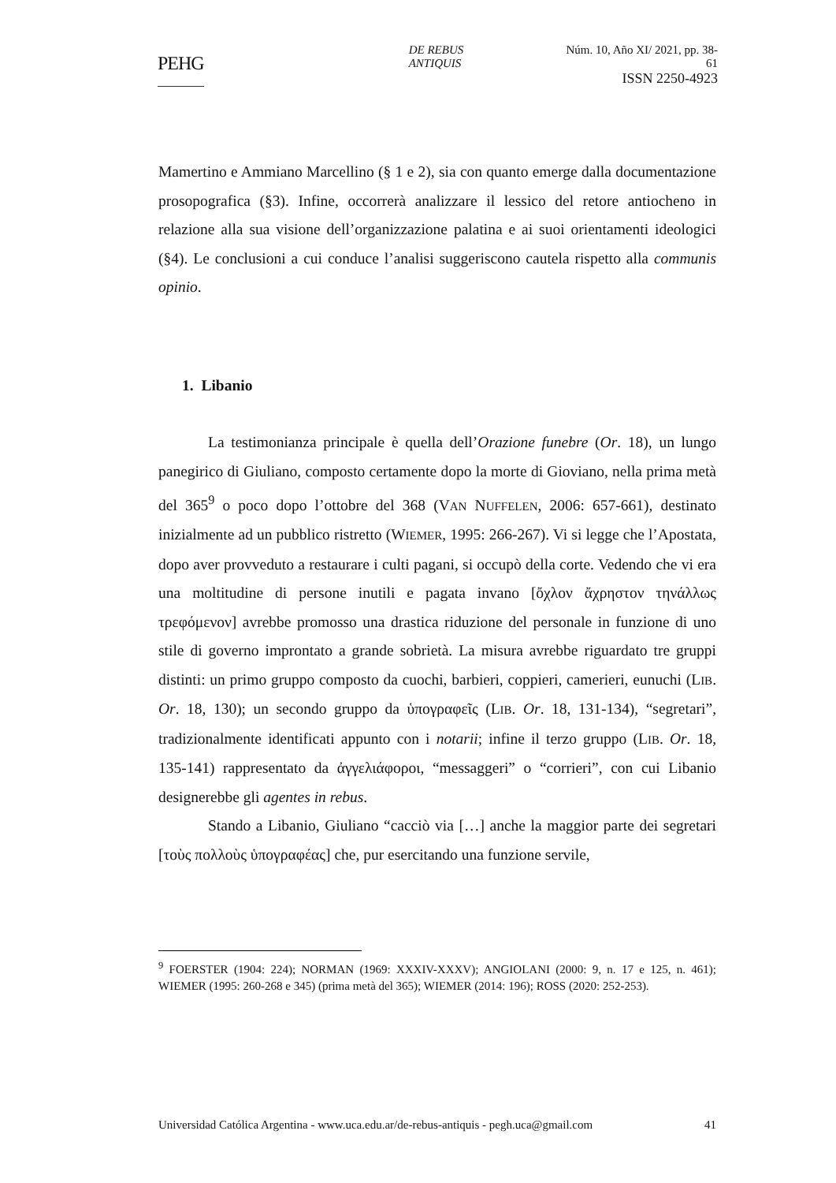PEHG
DE REBUS ANTIQUIS Núm. 10, Año XI/ 2021, pp. 38-61
ISSN 2250-4923
Mamertino e Ammiano Marcellino (§ 1 e 2), sia con quanto emerge dalla documentazione prosopografica (§3). Infine, occorrerà analizzare il lessico del retore antiocheno in relazione alla sua visione dell’organizzazione palatina e ai suoi orientamenti ideologici (§4). Le conclusioni a cui conduce l’analisi suggeriscono cautela rispetto alla communis opinio.
1. Libanio
La testimonianza principale è quella dell’Orazione funebre (Or. 18), un lungo panegirico di Giuliano, composto certamente dopo la morte di Gioviano, nella prima metà del 365<sup>9</sup> o poco dopo l’ottobre del 368 (VAN NUFFELEN, 2006: 657-661), destinato inizialmente ad un pubblico ristretto (WIEMER, 1995: 266-267). Vi si legge che l’Apostata, dopo aver provveduto a restaurare i culti pagani, si occupò della corte. Vedendo che vi era una moltitudine di persone inutili e pagata invano [ὄχλον ἄχρηστον τηνάλλως τρεφόμενον] avrebbe promosso una drastica riduzione del personale in funzione di uno stile di governo improntato a grande sobrietà. La misura avrebbe riguardato tre gruppi distinti: un primo gruppo composto da cuochi, barbieri, coppieri, camerieri, eunuchi (LIB. Or. 18, 130); un secondo gruppo da ὑπογραφεῖς (LIB. Or. 18, 131-134), “segretari”, tradizionalmente identificati appunto con i notarii; infine il terzo gruppo (LIB. Or. 18, 135-141) rappresentato da ἀγγελιάφοροι, “messaggeri” o “corrieri”, con cui Libanio designerebbe gli agentes in rebus.
Stando a Libanio, Giuliano “cacciò via […] anche la maggior parte dei segretari [τοὺς πολλοὺς ὑπογραφέας] che, pur esercitando una funzione servile,
<sup>9</sup> FOERSTER (1904: 224); NORMAN (1969: XXXIV-XXXV); ANGIOLANI (2000: 9, n. 17 e 125, n. 461); WIEMER (1995: 260-268 e 345) (prima metà del 365); WIEMER (2014: 196); ROSS (2020: 252-253).
Universidad Católica Argentina - www.uca.edu.ar/de-rebus-antiquis - pegh.uca@gmail.com 41